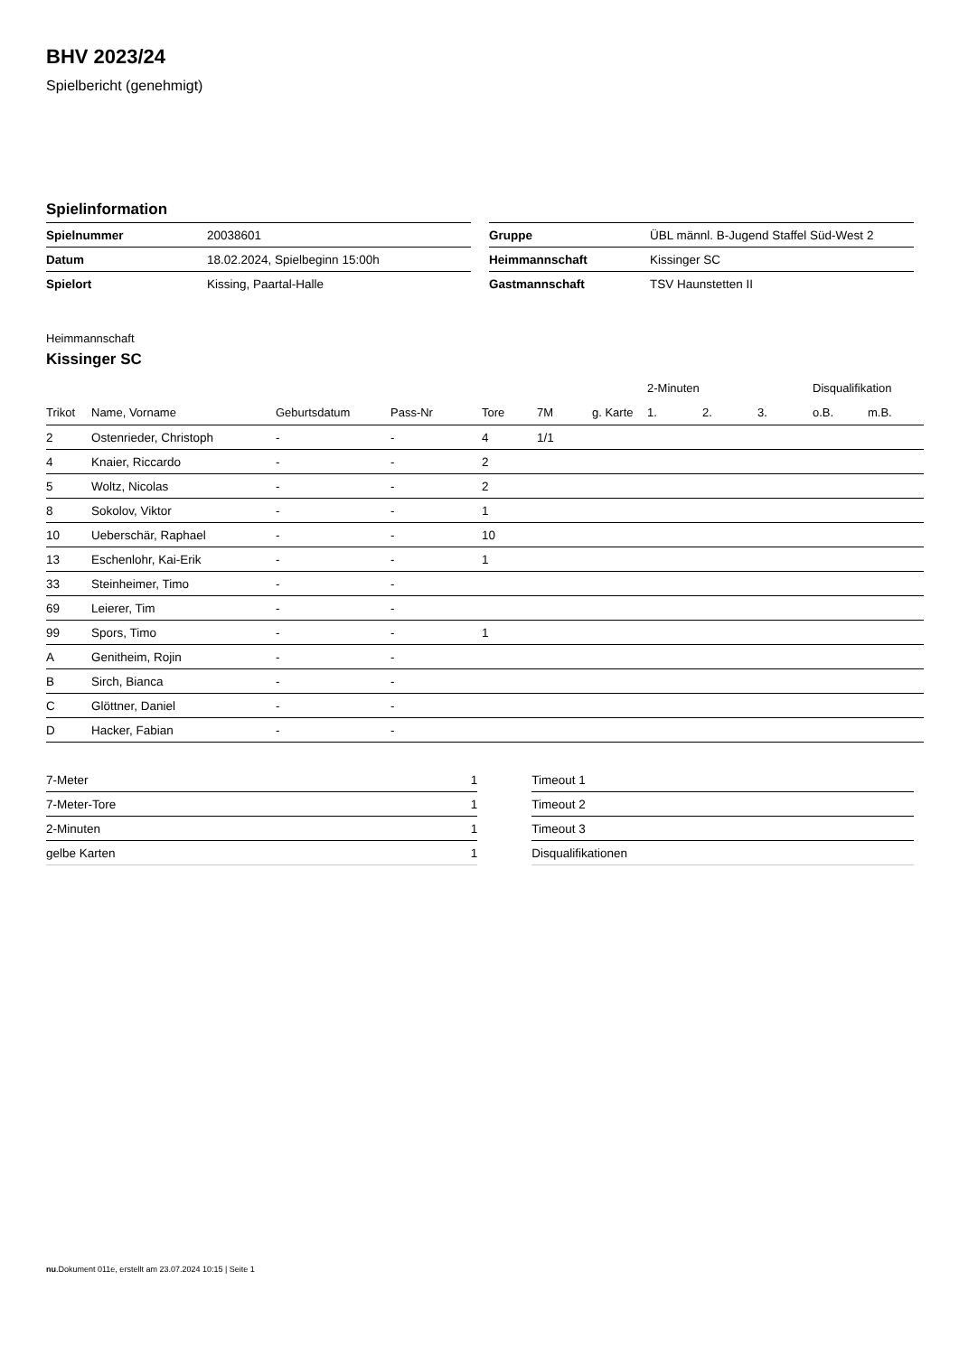BHV 2023/24
Spielbericht (genehmigt)
Spielinformation
| Spielnummer | 20038601 |
| Datum | 18.02.2024, Spielbeginn 15:00h |
| Spielort | Kissing, Paartal-Halle |
| Gruppe | ÜBL männl. B-Jugend Staffel Süd-West 2 |
| Heimmannschaft | Kissinger SC |
| Gastmannschaft | TSV Haunstetten II |
Heimmannschaft
Kissinger SC
| | | | | | | | 2-Minuten | | | Disqualifikation | |
| --- | --- | --- | --- | --- | --- | --- | --- | --- | --- | --- | --- |
| Trikot | Name, Vorname | Geburtsdatum | Pass-Nr | Tore | 7M | g. Karte | 1. | 2. | 3. | o.B. | m.B. |
| 2 | Ostenrieder, Christoph | - | - | 4 | 1/1 | | | | | | |
| 4 | Knaier, Riccardo | - | - | 2 | | | | | | | |
| 5 | Woltz, Nicolas | - | - | 2 | | | | | | | |
| 8 | Sokolov, Viktor | - | - | 1 | | | | | | | |
| 10 | Ueberschär, Raphael | - | - | 10 | | | | | | | |
| 13 | Eschenlohr, Kai-Erik | - | - | 1 | | | | | | | |
| 33 | Steinheimer, Timo | - | - | | | | | | | | |
| 69 | Leierer, Tim | - | - | | | | | | | | |
| 99 | Spors, Timo | - | - | 1 | | | | | | | |
| A | Genitheim, Rojin | - | - | | | | | | | | |
| B | Sirch, Bianca | - | - | | | | | | | | |
| C | Glöttner, Daniel | - | - | | | | | | | | |
| D | Hacker, Fabian | - | - | | | | | | | | |
| 7-Meter | 1 |
| 7-Meter-Tore | 1 |
| 2-Minuten | 1 |
| gelbe Karten | 1 |
| Timeout 1 |
| Timeout 2 |
| Timeout 3 |
| Disqualifikationen |
nu.Dokument 011e, erstellt am 23.07.2024 10:15 | Seite 1